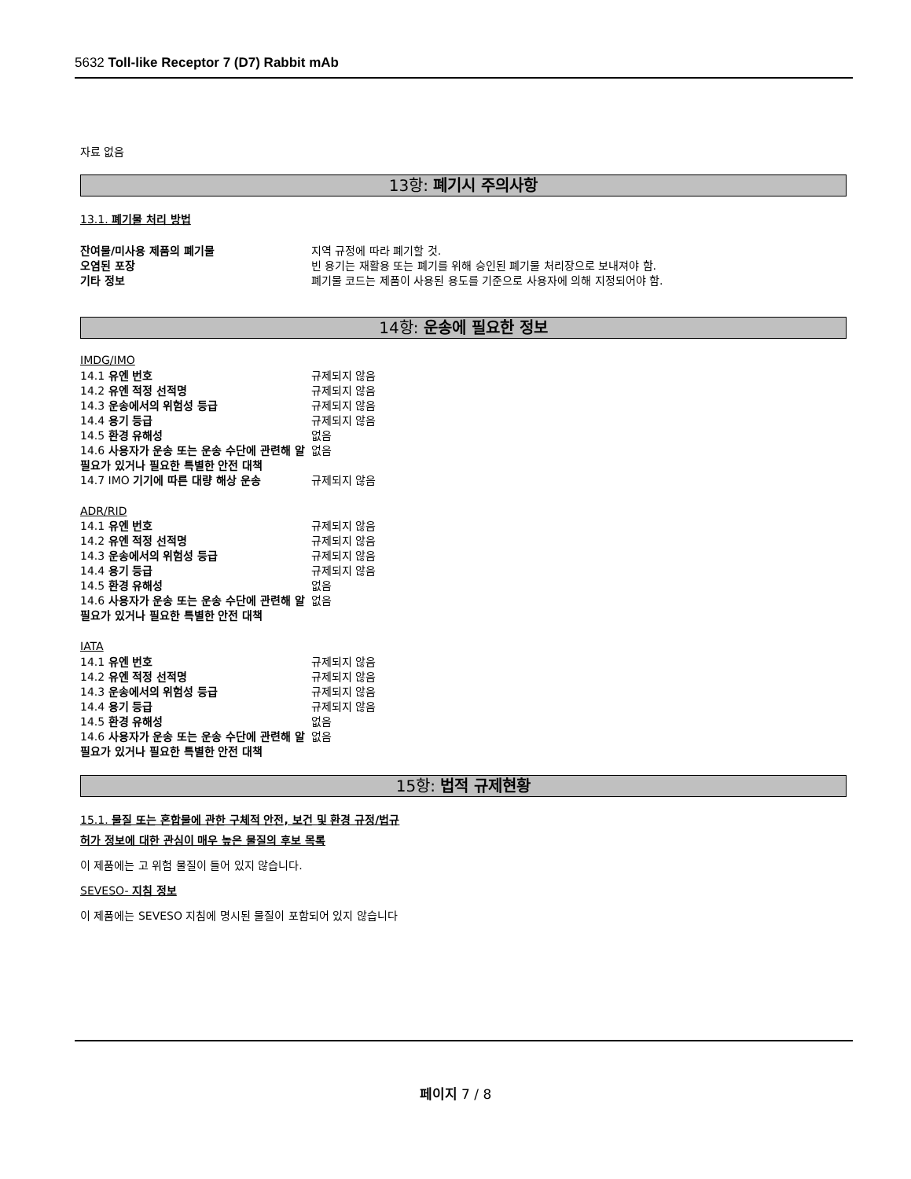5632 Toll-like Receptor 7 (D7) Rabbit mAb
자료 없음
13항: 폐기시 주의사항
13.1. 폐기물 처리 방법
잔여물/미사용 제품의 폐기물 지역 규정에 따라 폐기할 것.
오염된 포장 빈 용기는 재활용 또는 폐기를 위해 승인된 폐기물 처리장으로 보내져야 함.
기타 정보 폐기물 코드는 제품이 사용된 용도를 기준으로 사용자에 의해 지정되어야 함.
14항: 운송에 필요한 정보
IMDG/IMO
14.1 유엔 번호 규제되지 않음
14.2 유엔 적정 선적명 규제되지 않음
14.3 운송에서의 위험성 등급 규제되지 않음
14.4 용기 등급 규제되지 않음
14.5 환경 유해성 없음
14.6 사용자가 운송 또는 운송 수단에 관련해 알 필요가 있거나 필요한 특별한 안전 대책
없음
14.7 IMO 기기에 따른 대량 해상 운송 규제되지 않음
ADR/RID
14.1 유엔 번호 규제되지 않음
14.2 유엔 적정 선적명 규제되지 않음
14.3 운송에서의 위험성 등급 규제되지 않음
14.4 용기 등급 규제되지 않음
14.5 환경 유해성 없음
14.6 사용자가 운송 또는 운송 수단에 관련해 알 필요가 있거나 필요한 특별한 안전 대책
없음
IATA
14.1 유엔 번호 규제되지 않음
14.2 유엔 적정 선적명 규제되지 않음
14.3 운송에서의 위험성 등급 규제되지 않음
14.4 용기 등급 규제되지 않음
14.5 환경 유해성 없음
14.6 사용자가 운송 또는 운송 수단에 관련해 알 필요가 있거나 필요한 특별한 안전 대책
없음
15항: 법적 규제현황
15.1. 물질 또는 혼합물에 관한 구체적 안전, 보건 및 환경 규정/법규
허가 정보에 대한 관심이 매우 높은 물질의 후보 목록
이 제품에는 고 위험 물질이 들어 있지 않습니다.
SEVESO- 지침 정보
이 제품에는 SEVESO 지침에 명시된 물질이 포함되어 있지 않습니다
페이지 7 / 8